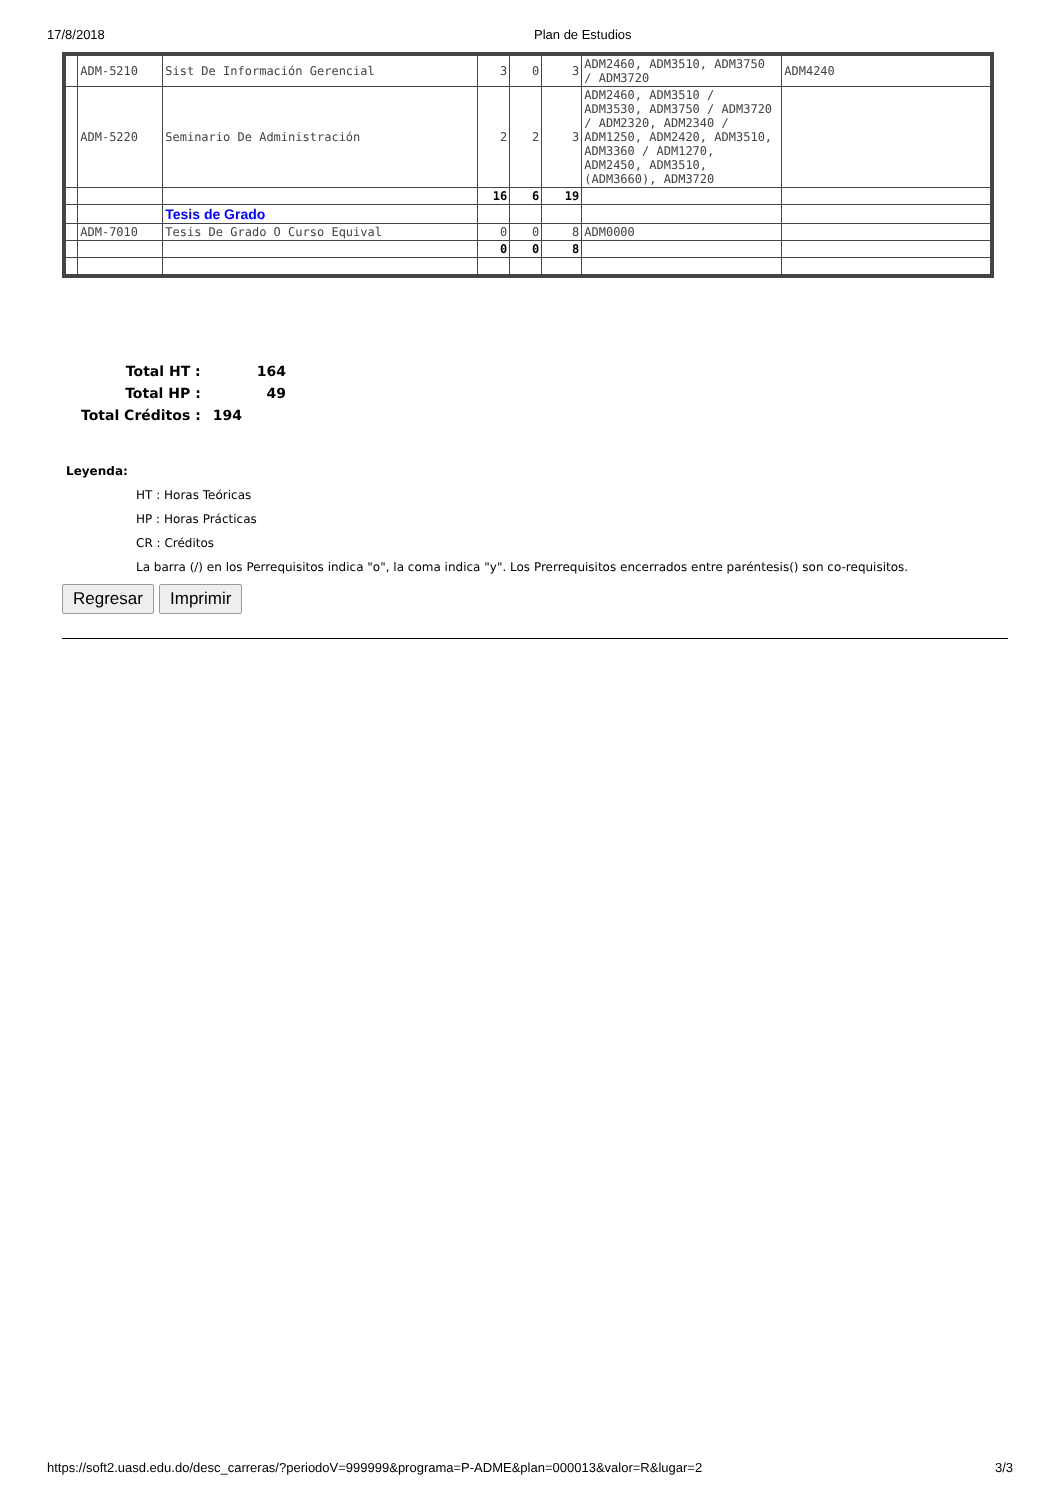17/8/2018 Plan de Estudios
| | ADM-5210 | Sist De Información Gerencial | 3 | 0 | 3 | ADM2460, ADM3510, ADM3750 / ADM3720 | ADM4240 |
| | ADM-5220 | Seminario De Administración | 2 | 2 | 3 | ADM2460, ADM3510 / ADM3530, ADM3750 / ADM3720 / ADM2320, ADM2340 / ADM1250, ADM2420, ADM3510, ADM3360 / ADM1270, ADM2450, ADM3510, (ADM3660), ADM3720 | |
| | | | 16 | 6 | 19 | | |
| | | Tesis de Grado | | | | | |
| | ADM-7010 | Tesis De Grado O Curso Equival | 0 | 0 | 8 | ADM0000 | |
| | | | 0 | 0 | 8 | | |
| Total HT : | 164 |
| Total HP : | 49 |
| Total Créditos : | 194 |
Leyenda:
HT : Horas Teóricas
HP : Horas Prácticas
CR : Créditos
La barra (/) en los Perrequisitos indica "o", la coma indica "y". Los Prerrequisitos encerrados entre paréntesis() son co-requisitos.
Regresar Imprimir
https://soft2.uasd.edu.do/desc_carreras/?periodoV=999999&programa=P-ADME&plan=000013&valor=R&lugar=2 3/3